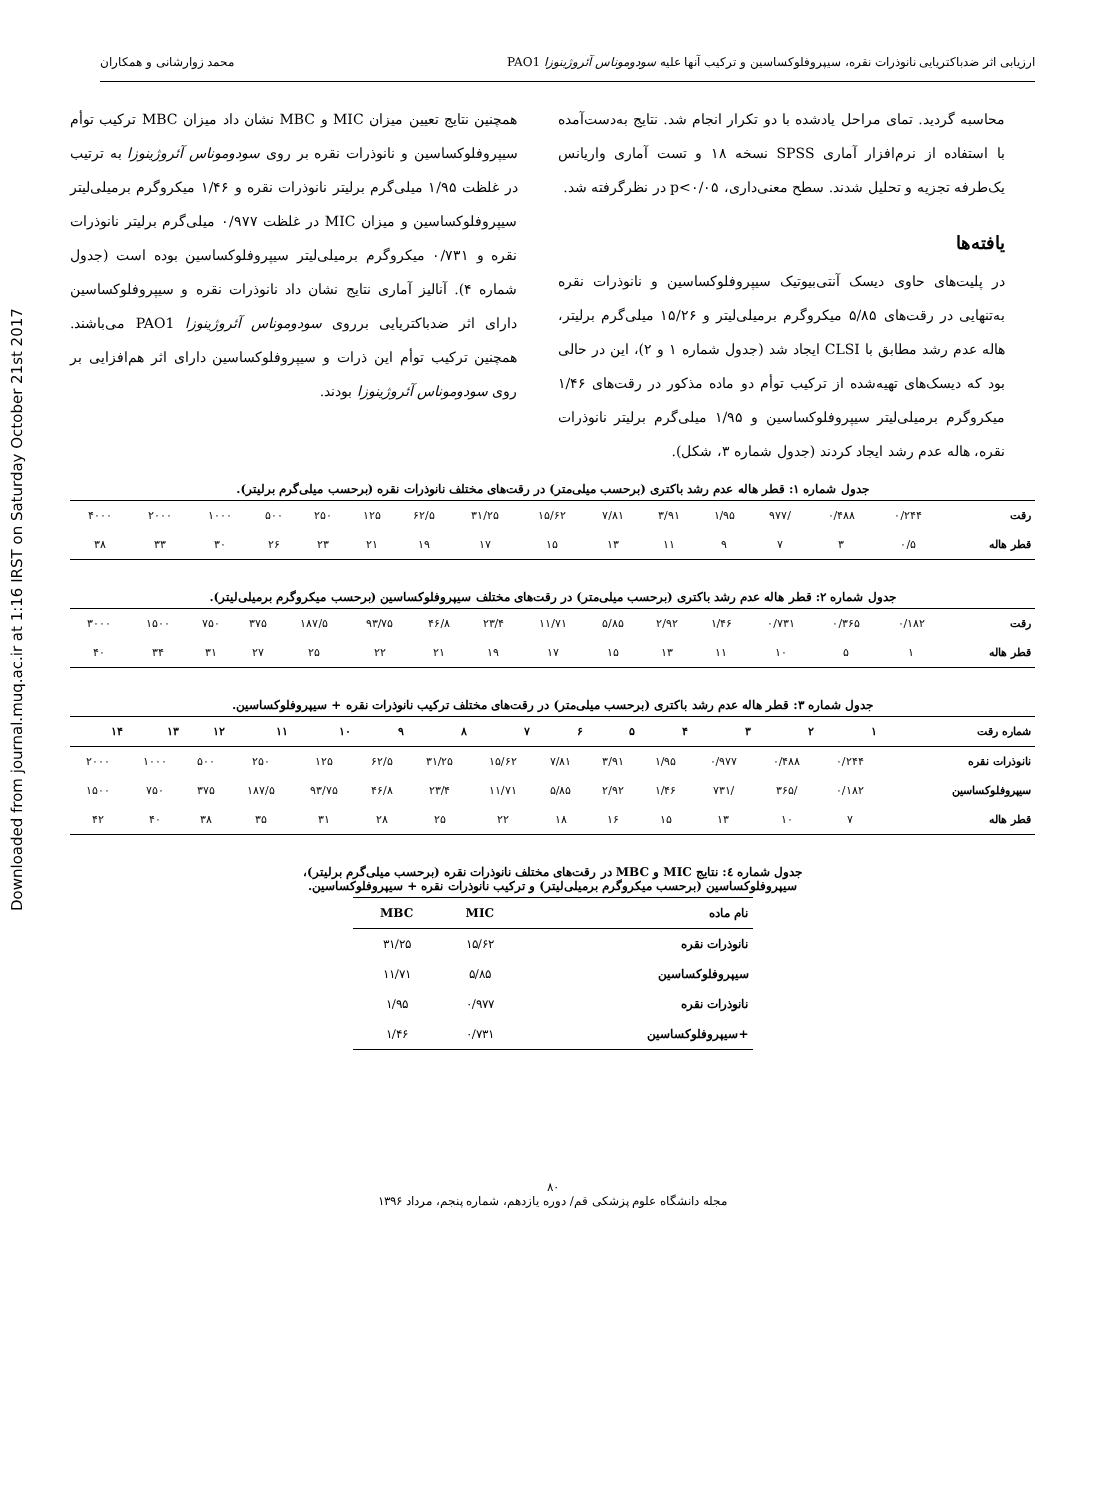Downloaded from journal.muq.ac.ir at 1:16 IRST on Saturday October 21st 2017
ارزیابی اثر ضدباکتریایی نانوذرات نقره، سیپروفلوکساسین و ترکیب آنها علیه سودوموناس آئروژینوزا PAO1 محمد زوارشانی و همکاران
محاسبه گردید. تمای مراحل یادشده با دو تکرار انجام شد. نتایج به‌دست‌آمده با استفاده از نرم‌افزار آماری SPSS نسخه ۱۸ و تست آماری واریانس یک‌طرفه تجزیه و تحلیل شدند. سطح معنی‌داری، p<۰/۰۵ در نظرگرفته شد.
یافته‌ها
در پلیت‌های حاوی دیسک آنتی‌بیوتیک سیپروفلوکساسین و نانوذرات نقره به‌تنهایی در رقت‌های ۵/۸۵ میکروگرم برمیلی‌لیتر و ۱۵/۲۶ میلی‌گرم برلیتر، هاله عدم رشد مطابق با CLSI ایجاد شد (جدول شماره ۱ و ۲)، این در حالی بود که دیسک‌های تهیه‌شده از ترکیب توأم دو ماده مذکور در رقت‌های ۱/۴۶ میکروگرم برمیلی‌لیتر سیپروفلوکساسین و ۱/۹۵ میلی‌گرم برلیتر نانوذرات نقره، هاله عدم رشد ایجاد کردند (جدول شماره ۳، شکل).
همچنین نتایج تعیین میزان MIC و MBC نشان داد میزان MBC ترکیب توأم سیپروفلوکساسین و نانوذرات نقره بر روی سودوموناس آئروژینوزا به ترتیب در غلظت ۱/۹۵ میلی‌گرم برلیتر نانوذرات نقره و ۱/۴۶ میکروگرم برمیلی‌لیتر سیپروفلوکساسین و میزان MIC در غلظت ۰/۹۷۷ میلی‌گرم برلیتر نانوذرات نقره و ۰/۷۳۱ میکروگرم برمیلی‌لیتر سیپروفلوکساسین بوده است (جدول شماره ۴). آنالیز آماری نتایج نشان داد نانوذرات نقره و سیپروفلوکساسین دارای اثر ضدباکتریایی برروی سودوموناس آئروژینوزا PAO1 می‌باشند. همچنین ترکیب توأم این ذرات و سیپروفلوکساسین دارای اثر هم‌افزایی بر روی سودوموناس آئروژینوزا بودند.
جدول شماره ۱: قطر هاله عدم رشد باکتری (برحسب میلی‌متر) در رقت‌های مختلف نانوذرات نقره (برحسب میلی‌گرم برلیتر).
| رقت | ۰/۲۴۴ | ۰/۴۸۸ | /۹۷۷ | ۱/۹۵ | ۳/۹۱ | ۷/۸۱ | ۱۵/۶۲ | ۳۱/۲۵ | ۶۲/۵ | ۱۲۵ | ۲۵۰ | ۵۰۰ | ۱۰۰۰ | ۲۰۰۰ | ۴۰۰۰ |
| قطر هاله | ۰/۵ | ۳ | ۷ | ۹ | ۱۱ | ۱۳ | ۱۵ | ۱۷ | ۱۹ | ۲۱ | ۲۳ | ۲۶ | ۳۰ | ۳۳ | ۳۸ |
جدول شماره ۲: قطر هاله عدم رشد باکتری (برحسب میلی‌متر) در رقت‌های مختلف سیپروفلوکساسین (برحسب میکروگرم برمیلی‌لیتر).
| رقت | ۰/۱۸۲ | ۰/۳۶۵ | ۰/۷۳۱ | ۱/۴۶ | ۲/۹۲ | ۵/۸۵ | ۱۱/۷۱ | ۲۳/۴ | ۴۶/۸ | ۹۳/۷۵ | ۱۸۷/۵ | ۳۷۵ | ۷۵۰ | ۱۵۰۰ | ۳۰۰۰ |
| قطر هاله | ۱ | ۵ | ۱۰ | ۱۱ | ۱۳ | ۱۵ | ۱۷ | ۱۹ | ۲۱ | ۲۲ | ۲۵ | ۲۷ | ۳۱ | ۳۴ | ۴۰ |
جدول شماره ۳: قطر هاله عدم رشد باکتری (برحسب میلی‌متر) در رقت‌های مختلف ترکیب نانوذرات نقره + سیپروفلوکساسین.
| شماره رقت | ۱ | ۲ | ۳ | ۴ | ۵ | ۶ | ۷ | ۸ | ۹ | ۱۰ | ۱۱ | ۱۲ | ۱۳ | ۱۴ |
| --- | --- | --- | --- | --- | --- | --- | --- | --- | --- | --- | --- | --- | --- | --- |
| نانوذرات نقره | ۰/۲۴۴ | ۰/۴۸۸ | ۰/۹۷۷ | ۱/۹۵ | ۳/۹۱ | ۷/۸۱ | ۱۵/۶۲ | ۳۱/۲۵ | ۶۲/۵ | ۱۲۵ | ۲۵۰ | ۵۰۰ | ۱۰۰۰ | ۲۰۰۰ |
| سیپروفلوکساسین | ۰/۱۸۲ | /۳۶۵ | /۷۳۱ | ۱/۴۶ | ۲/۹۲ | ۵/۸۵ | ۱۱/۷۱ | ۲۳/۴ | ۴۶/۸ | ۹۳/۷۵ | ۱۸۷/۵ | ۳۷۵ | ۷۵۰ | ۱۵۰۰ |
| قطر هاله | ۷ | ۱۰ | ۱۳ | ۱۵ | ۱۶ | ۱۸ | ۲۲ | ۲۵ | ۲۸ | ۳۱ | ۳۵ | ۳۸ | ۴۰ | ۴۲ |
جدول شماره ٤: نتایج MIC و MBC در رقت‌های مختلف نانوذرات نقره (برحسب میلی‌گرم برلیتر)،
سیپروفلوکساسین (برحسب میکروگرم برمیلی‌لیتر) و ترکیب نانوذرات نقره + سیپروفلوکساسین.
| نام ماده | MIC | MBC |
| --- | --- | --- |
| نانوذرات نقره | ۱۵/۶۲ | ۳۱/۲۵ |
| سیپروفلوکساسین | ۵/۸۵ | ۱۱/۷۱ |
| نانوذرات نقره | ۰/۹۷۷ | ۱/۹۵ |
| +سیپروفلوکساسین | ۰/۷۳۱ | ۱/۴۶ |
۸۰
مجله دانشگاه علوم پزشکی قم/ دوره یازدهم، شماره پنجم، مرداد ۱۳۹۶